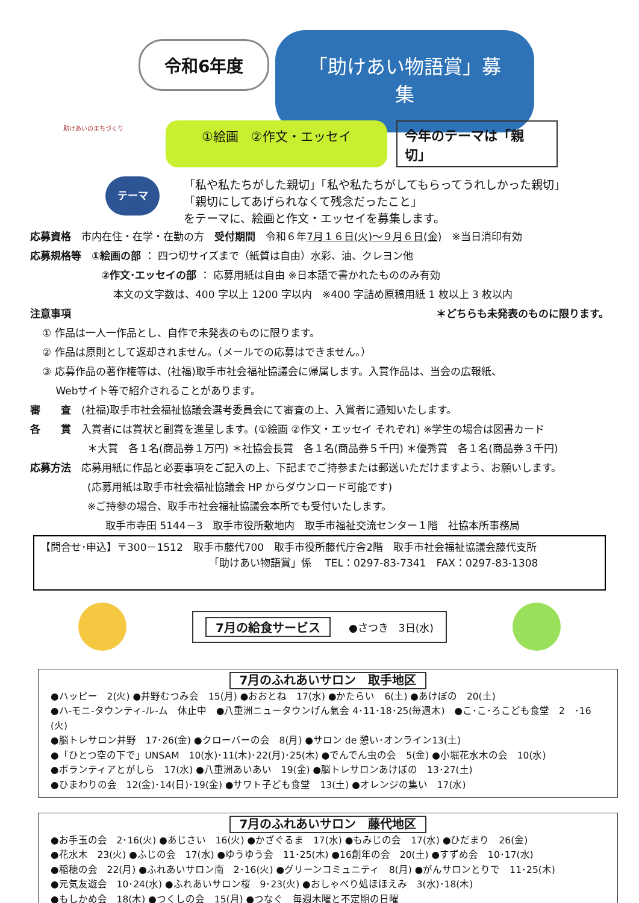助けあいのまちづくり
令和6年度
「助けあい物語賞」募集
①絵画　②作文・エッセイ
今年のテーマは「親切」
テーマ
「私や私たちがした親切」「私や私たちがしてもらってうれしかった親切」
「親切にしてあげられなくて残念だったこと」
をテーマに、絵画と作文・エッセイを募集します。
応募資格　市内在住・在学・在勤の方　受付期間　令和６年7月１６日(火)～９月６日(金)　※当日消印有効
応募規格等　①絵画の部 ： 四つ切サイズまで（紙質は自由）水彩、油、クレヨン他
②作文･エッセイの部 ： 応募用紙は自由 ※日本語で書かれたもののみ有効
本文の文字数は、400 字以上 1200 字以内　※400 字詰め原稿用紙 1 枚以上 3 枚以内
注意事項 ＊どちらも未発表のものに限ります。
① 作品は一人一作品とし、自作で未発表のものに限ります。
② 作品は原則として返却されません。（メールでの応募はできません。）
③ 応募作品の著作権等は、(社福)取手市社会福祉協議会に帰属します。入賞作品は、当会の広報紙、
　 Webサイト等で紹介されることがあります。
審　　査　(社福)取手市社会福祉協議会選考委員会にて審査の上、入賞者に通知いたします。
各　　賞　入賞者には賞状と副賞を進呈します。(①絵画 ②作文・エッセイ それぞれ) ※学生の場合は図書カード
＊大賞　各１名(商品券１万円) ＊社協会長賞　各１名(商品券５千円) ＊優秀賞　各１名(商品券３千円)
応募方法　応募用紙に作品と必要事項をご記入の上、下記までご持参または郵送いただけますよう、お願いします。
(応募用紙は取手市社会福祉協議会 HP からダウンロード可能です)
※ご持参の場合、取手市社会福祉協議会本所でも受付いたします。
取手市寺田 5144－3　取手市役所敷地内　取手市福祉交流センター１階　社協本所事務局
【問合せ･申込】〒300－1512　取手市藤代700　取手市役所藤代庁舎2階　取手市社会福祉協議会藤代支所
「助けあい物語賞」係　 TEL：0297-83-7341　FAX：0297-83-1308
7月の給食サービス ●さつき　3日(水)
7月のふれあいサロン　取手地区
●ハッピー　2(火) ●井野むつみ会　15(月) ●おおとね　17(水) ●かたらい　6(土) ●あけぼの　20(土)
●ハ-モニ-タウンティ-ル-ム　休止中　●八重洲ニュータウンげん氣会 4･11･18･25(毎週木)　●こ･こ･ろこども食堂　2　･16 (火)
●脳トレサロン井野　17･26(金) ●クローバーの会　8(月) ●サロン de 憩い･オンライン13(土)
●「ひとつ空の下で」UNSAM　10(水)･11(木)･22(月)･25(木) ●でんでん虫の会　5(金) ●小堀花水木の会　10(水)
●ボランティアとがしら　17(水) ●八重洲あいあい　19(金) ●脳トレサロンあけぼの　13･27(土)
●ひまわりの会　12(金)･14(日)･19(金) ●サワト子ども食堂　13(土) ●オレンジの集い　17(水)
7月のふれあいサロン　藤代地区
●お手玉の会　2･16(火) ●あじさい　16(火) ●かざぐるま　17(水) ●もみじの会　17(水) ●ひだまり　26(金)
●花水木　23(火) ●ふじの会　17(水) ●ゆうゆう会　11･25(木) ●16創年の会　20(土) ●すずめ会　10･17(水)
●稲穂の会　22(月) ●ふれあいサロン南　2･16(火) ●グリーンコミュニティ　8(月) ●がんサロンとりで　11･25(木)
●元気友遊会　10･24(水) ●ふれあいサロン桜　9･23(火) ●おしゃべり処ほほえみ　3(水)･18(木)
●もしかめ会　18(木) ●つくしの会　15(月) ●つなぐ　毎週木曜と不定期の日曜